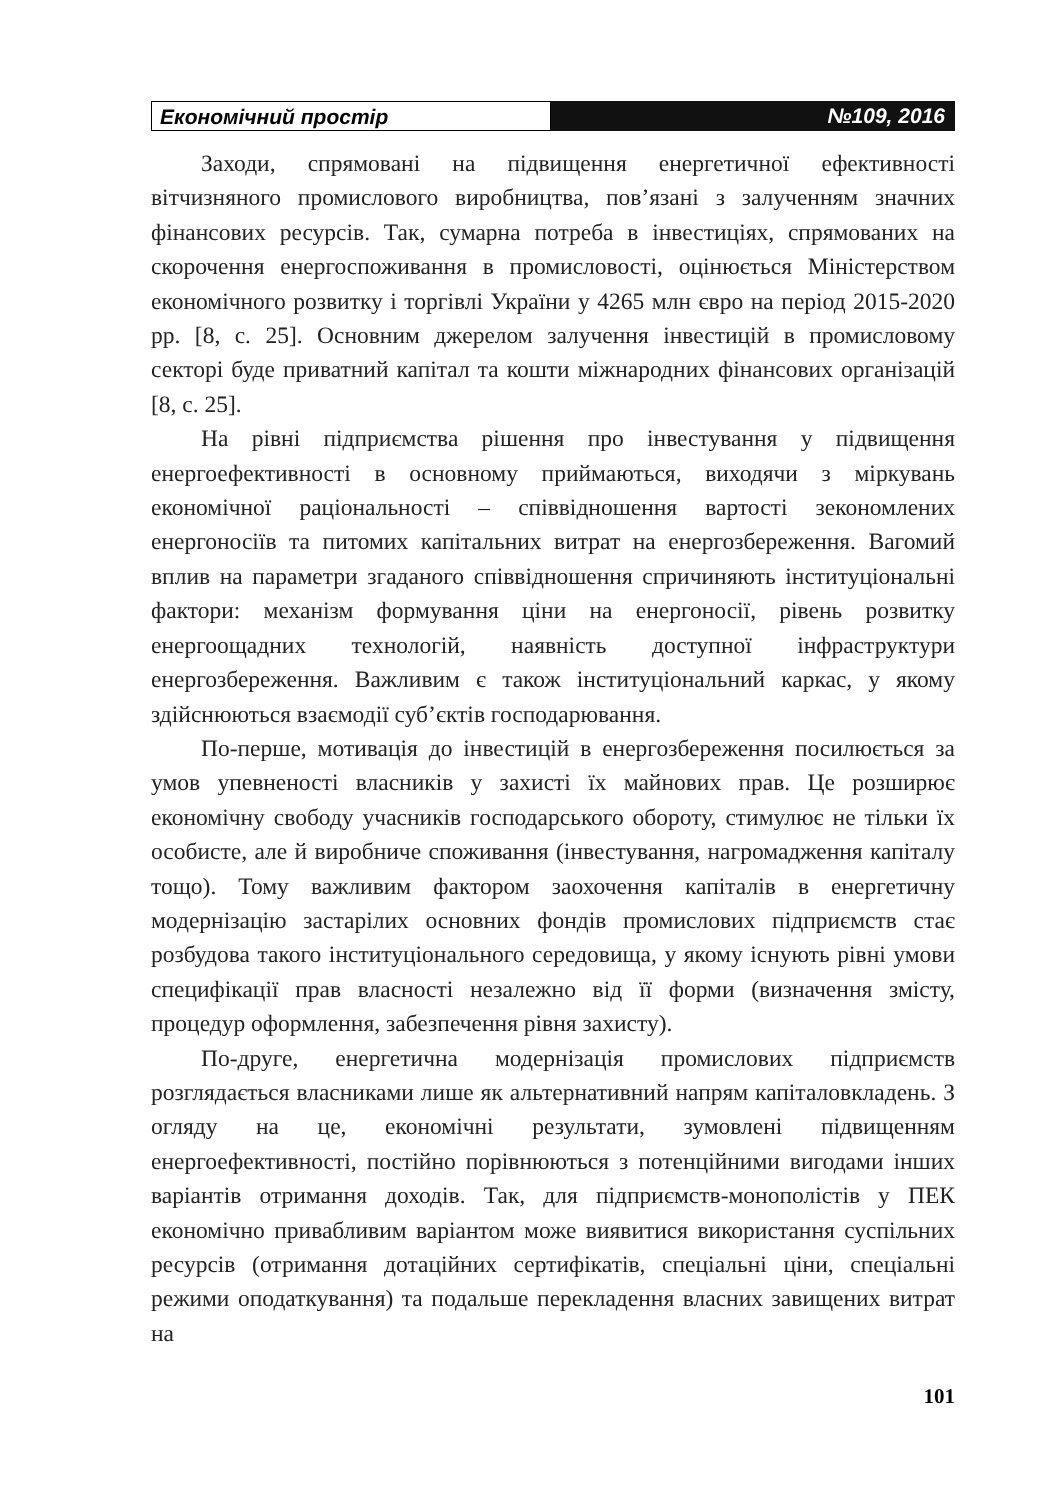Економічний простір №109, 2016
Заходи, спрямовані на підвищення енергетичної ефективності вітчизняного промислового виробництва, пов’язані з залученням значних фінансових ресурсів. Так, сумарна потреба в інвестиціях, спрямованих на скорочення енергоспоживання в промисловості, оцінюється Міністерством економічного розвитку і торгівлі України у 4265 млн євро на період 2015-2020 рр. [8, с. 25]. Основним джерелом залучення інвестицій в промисловому секторі буде приватний капітал та кошти міжнародних фінансових організацій [8, с. 25].
На рівні підприємства рішення про інвестування у підвищення енергоефективності в основному приймаються, виходячи з міркувань економічної раціональності – співвідношення вартості зекономлених енергоносіїв та питомих капітальних витрат на енергозбереження. Вагомий вплив на параметри згаданого співвідношення спричиняють інституціональні фактори: механізм формування ціни на енергоносії, рівень розвитку енергоощадних технологій, наявність доступної інфраструктури енергозбереження. Важливим є також інституціональний каркас, у якому здійснюються взаємодії суб’єктів господарювання.
По-перше, мотивація до інвестицій в енергозбереження посилюється за умов упевненості власників у захисті їх майнових прав. Це розширює економічну свободу учасників господарського обороту, стимулює не тільки їх особисте, але й виробниче споживання (інвестування, нагромадження капіталу тощо). Тому важливим фактором заохочення капіталів в енергетичну модернізацію застарілих основних фондів промислових підприємств стає розбудова такого інституціонального середовища, у якому існують рівні умови специфікації прав власності незалежно від її форми (визначення змісту, процедур оформлення, забезпечення рівня захисту).
По-друге, енергетична модернізація промислових підприємств розглядається власниками лише як альтернативний напрям капіталовкладень. З огляду на це, економічні результати, зумовлені підвищенням енергоефективності, постійно порівнюються з потенційними вигодами інших варіантів отримання доходів. Так, для підприємств-монополістів у ПЕК економічно привабливим варіантом може виявитися використання суспільних ресурсів (отримання дотаційних сертифікатів, спеціальні ціни, спеціальні режими оподаткування) та подальше перекладення власних завищених витрат на
101